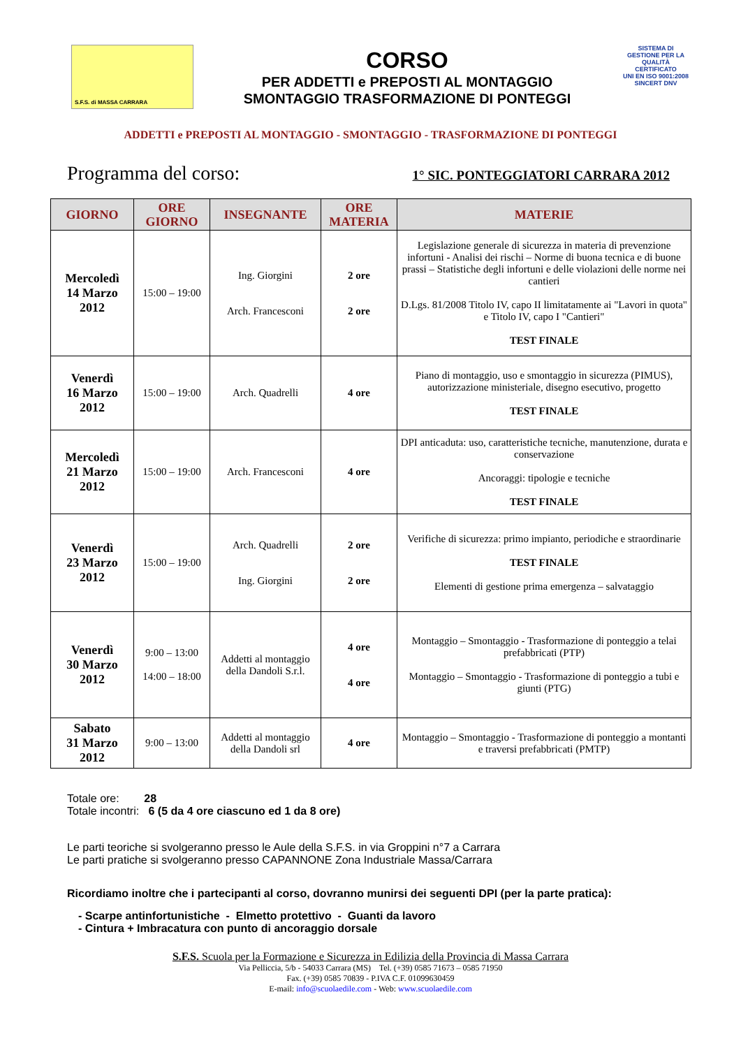S.F.S. di MASSA CARRARA
CORSO
PER ADDETTI e PREPOSTI AL MONTAGGIO
SMONTAGGIO TRASFORMAZIONE DI PONTEGGI
SISTEMA DI GESTIONE PER LA QUALITÀ CERTIFICATO
UNI EN ISO 9001:2008
SINCERT DNV
ADDETTI e PREPOSTI AL MONTAGGIO - SMONTAGGIO - TRASFORMAZIONE DI PONTEGGI
Programma del corso: 1° SIC. PONTEGGIATORI CARRARA 2012
| GIORNO | ORE GIORNO | INSEGNANTE | ORE MATERIA | MATERIE |
| --- | --- | --- | --- | --- |
| Mercoledì 14 Marzo 2012 | 15:00 – 19:00 | Ing. Giorgini Arch. Francesconi | 2 ore 2 ore | Legislazione generale di sicurezza in materia di prevenzione infortuni - Analisi dei rischi – Norme di buona tecnica e di buone prassi – Statistiche degli infortuni e delle violazioni delle norme nei cantieri D.Lgs. 81/2008 Titolo IV, capo II limitatamente ai "Lavori in quota" e Titolo IV, capo I "Cantieri" TEST FINALE |
| Venerdì 16 Marzo 2012 | 15:00 – 19:00 | Arch. Quadrelli | 4 ore | Piano di montaggio, uso e smontaggio in sicurezza (PIMUS), autorizzazione ministeriale, disegno esecutivo, progetto TEST FINALE |
| Mercoledì 21 Marzo 2012 | 15:00 – 19:00 | Arch. Francesconi | 4 ore | DPI anticaduta: uso, caratteristiche tecniche, manutenzione, durata e conservazione Ancoraggi: tipologie e tecniche TEST FINALE |
| Venerdì 23 Marzo 2012 | 15:00 – 19:00 | Arch. Quadrelli Ing. Giorgini | 2 ore 2 ore | Verifiche di sicurezza: primo impianto, periodiche e straordinarie TEST FINALE Elementi di gestione prima emergenza – salvataggio |
| Venerdì 30 Marzo 2012 | 9:00 – 13:00 14:00 – 18:00 | Addetti al montaggio della Dandoli S.r.l. | 4 ore 4 ore | Montaggio – Smontaggio - Trasformazione di ponteggio a telai prefabbricati (PTP) Montaggio – Smontaggio - Trasformazione di ponteggio a tubi e giunti (PTG) |
| Sabato 31 Marzo 2012 | 9:00 – 13:00 | Addetti al montaggio della Dandoli srl | 4 ore | Montaggio – Smontaggio - Trasformazione di ponteggio a montanti e traversi prefabbricati (PMTP) |
Totale ore: 28
Totale incontri: 6 (5 da 4 ore ciascuno ed 1 da 8 ore)
Le parti teoriche si svolgeranno presso le Aule della S.F.S. in via Groppini n°7 a Carrara
Le parti pratiche si svolgeranno presso CAPANNONE Zona Industriale Massa/Carrara
Ricordiamo inoltre che i partecipanti al corso, dovranno munirsi dei seguenti DPI (per la parte pratica):
- Scarpe antinfortunistiche - Elmetto protettivo - Guanti da lavoro
- Cintura + Imbracatura con punto di ancoraggio dorsale
S.F.S. Scuola per la Formazione e Sicurezza in Edilizia della Provincia di Massa Carrara
Via Pelliccia, 5/b - 54033 Carrara (MS) Tel. (+39) 0585 71673 – 0585 71950
Fax. (+39) 0585 70839 - P.IVA C.F. 01099630459
E-mail: info@scuolaedile.com - Web: www.scuolaedile.com